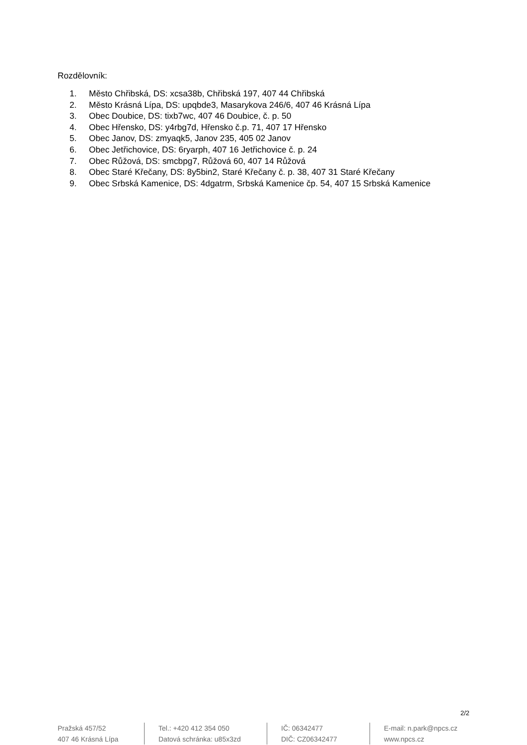Rozdělovník:
1. Město Chřibská, DS: xcsa38b, Chřibská 197, 407 44 Chřibská
2. Město Krásná Lípa, DS: upqbde3, Masarykova 246/6, 407 46 Krásná Lípa
3. Obec Doubice, DS: tixb7wc, 407 46 Doubice, č. p. 50
4. Obec Hřensko, DS: y4rbg7d, Hřensko č.p. 71, 407 17 Hřensko
5. Obec Janov, DS: zmyaqk5, Janov 235, 405 02 Janov
6. Obec Jetřichovice, DS: 6ryarph, 407 16 Jetřichovice č. p. 24
7. Obec Růžová, DS: smcbpg7, Růžová 60, 407 14 Růžová
8. Obec Staré Křečany, DS: 8y5bin2, Staré Křečany č. p. 38, 407 31 Staré Křečany
9. Obec Srbská Kamenice, DS: 4dgatrm, Srbská Kamenice čp. 54, 407 15 Srbská Kamenice
2/2
Pražská 457/52
407 46 Krásná Lípa
Tel.: +420 412 354 050
Datová schránka: u85x3zd
IČ: 06342477
DIČ: CZ06342477
E-mail: n.park@npcs.cz
www.npcs.cz